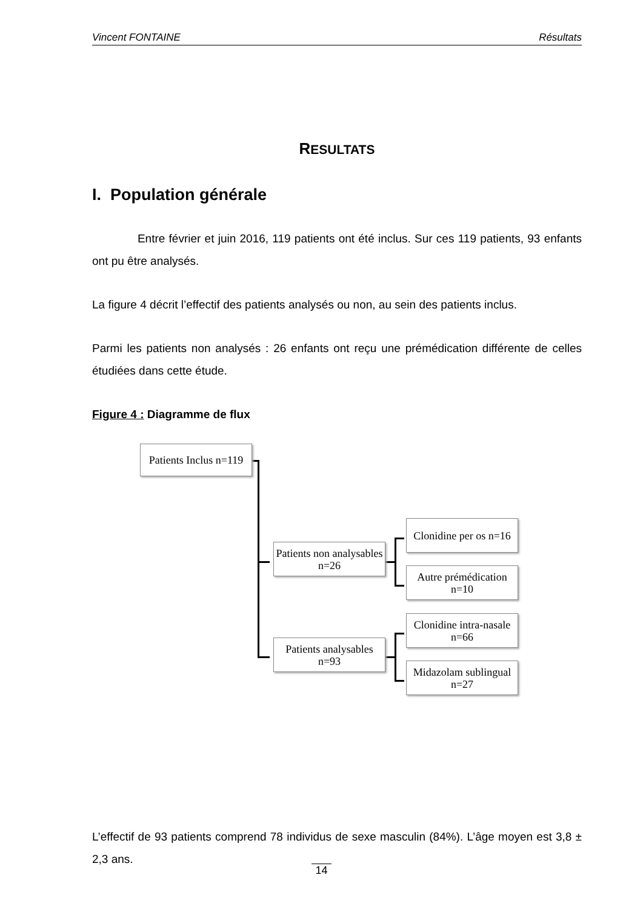Vincent FONTAINE Résultats
RESULTATS
I. Population générale
Entre février et juin 2016, 119 patients ont été inclus. Sur ces 119 patients, 93 enfants ont pu être analysés.
La figure 4 décrit l’effectif des patients analysés ou non, au sein des patients inclus.
Parmi les patients non analysés : 26 enfants ont reçu une prémédication différente de celles étudiées dans cette étude.
Figure 4 : Diagramme de flux
Patients Inclus n=119
Patients non analysables n=26
Patients analysables n=93
Clonidine per os n=16
Autre prémédication n=10
Clonidine intra-nasale n=66
Midazolam sublingual n=27
L’effectif de 93 patients comprend 78 individus de sexe masculin (84%). L’âge moyen est 3,8 ± 2,3 ans.
14